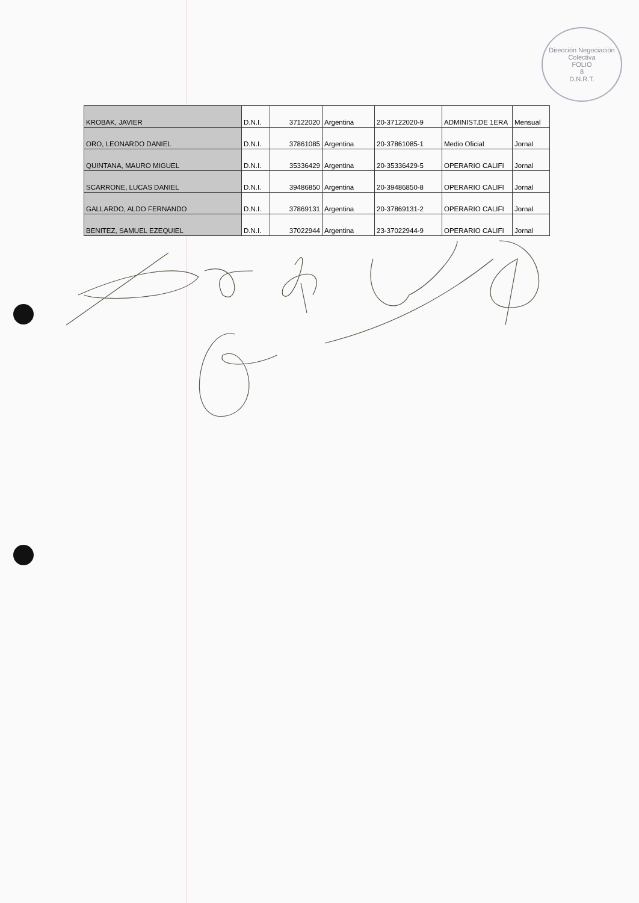Dirección Negociación Colectiva
FOLIO
8
D.N.R.T.
| KROBAK, JAVIER | D.N.I. | 37122020 | Argentina | 20-37122020-9 | ADMINIST.DE 1ERA | Mensual |
| ORO, LEONARDO DANIEL | D.N.I. | 37861085 | Argentina | 20-37861085-1 | Medio Oficial | Jornal |
| QUINTANA, MAURO MIGUEL | D.N.I. | 35336429 | Argentina | 20-35336429-5 | OPERARIO CALIFI | Jornal |
| SCARRONE, LUCAS DANIEL | D.N.I. | 39486850 | Argentina | 20-39486850-8 | OPERARIO CALIFI | Jornal |
| GALLARDO, ALDO FERNANDO | D.N.I. | 37869131 | Argentina | 20-37869131-2 | OPERARIO CALIFI | Jornal |
| BENITEZ, SAMUEL EZEQUIEL | D.N.I. | 37022944 | Argentina | 23-37022944-9 | OPERARIO CALIFI | Jornal |